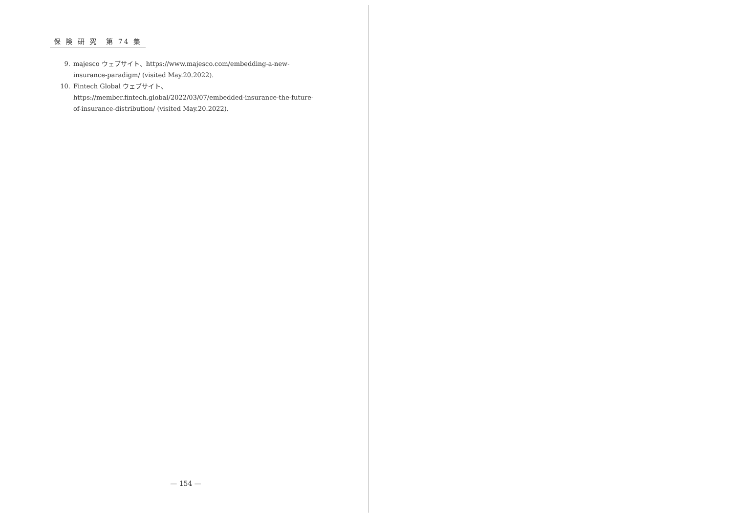保 険 研 究　第 74 集
9. majesco ウェブサイト、https://www.majesco.com/embedding-a-new-insurance-paradigm/ (visited May.20.2022).
10. Fintech Global ウェブサイト、https://member.fintech.global/2022/03/07/embedded-insurance-the-future-of-insurance-distribution/ (visited May.20.2022).
— 154 —